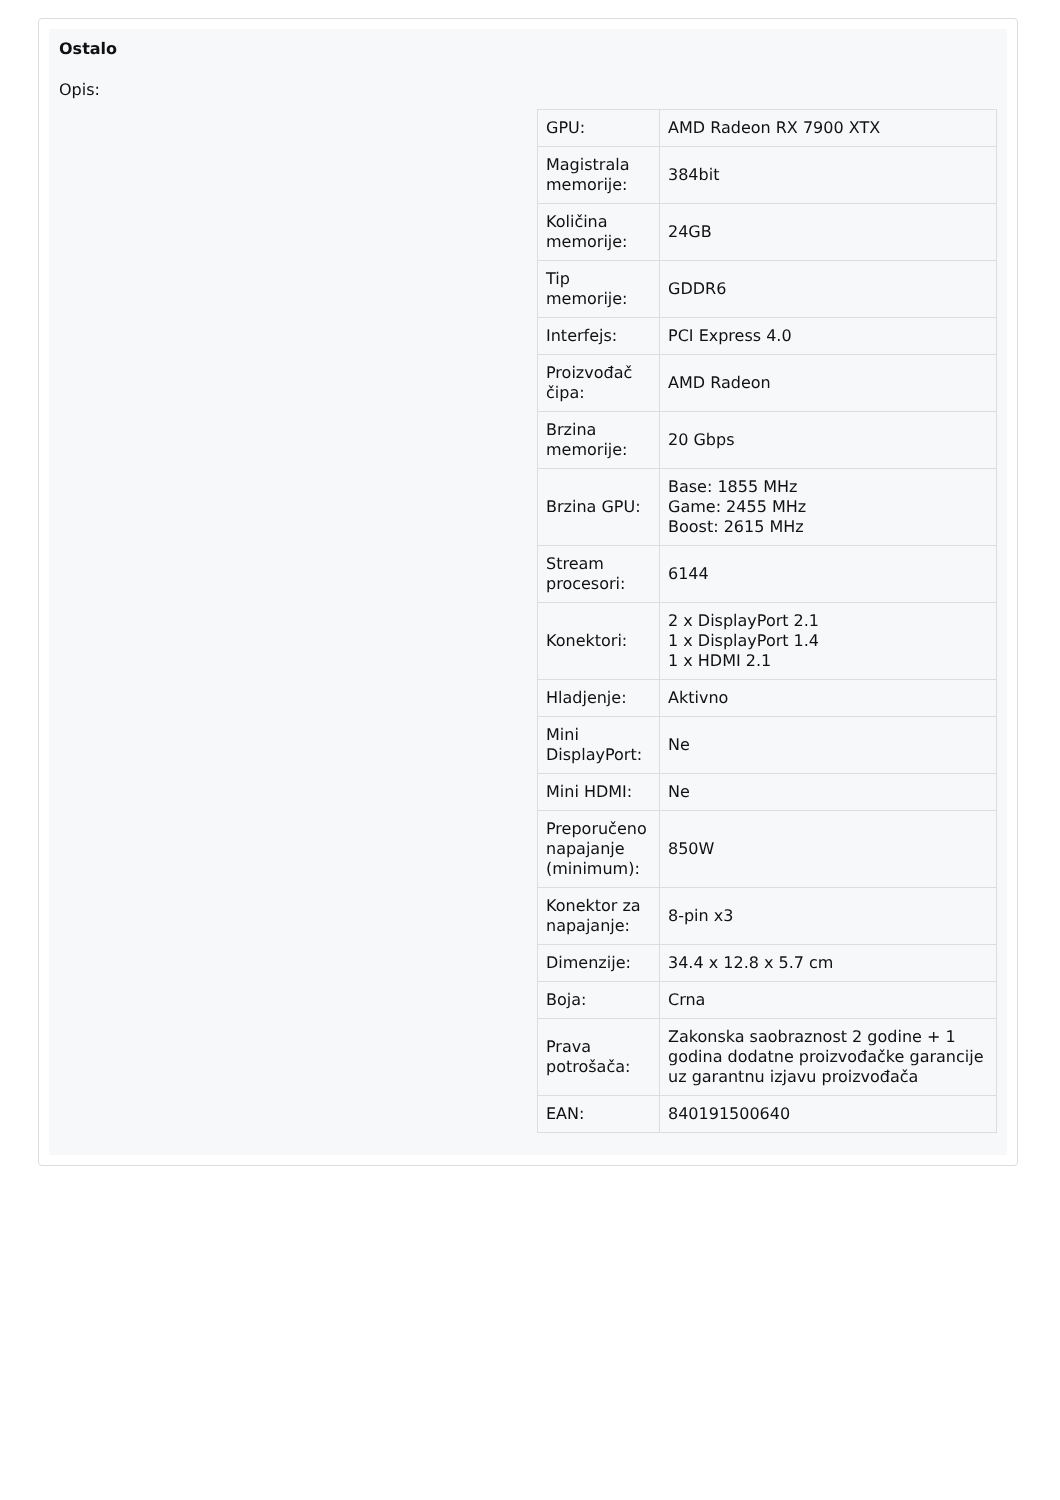Ostalo
Opis:
| GPU: | AMD Radeon RX 7900 XTX |
| Magistrala memorije: | 384bit |
| Količina memorije: | 24GB |
| Tip memorije: | GDDR6 |
| Interfejs: | PCI Express 4.0 |
| Proizvođač čipa: | AMD Radeon |
| Brzina memorije: | 20 Gbps |
| Brzina GPU: | Base: 1855 MHz Game: 2455 MHz Boost: 2615 MHz |
| Stream procesori: | 6144 |
| Konektori: | 2 x DisplayPort 2.1 1 x DisplayPort 1.4 1 x HDMI 2.1 |
| Hladjenje: | Aktivno |
| Mini DisplayPort: | Ne |
| Mini HDMI: | Ne |
| Preporučeno napajanje (minimum): | 850W |
| Konektor za napajanje: | 8-pin x3 |
| Dimenzije: | 34.4 x 12.8 x 5.7 cm |
| Boja: | Crna |
| Prava potrošača: | Zakonska saobraznost 2 godine + 1 godina dodatne proizvođačke garancije uz garantnu izjavu proizvođača |
| EAN: | 840191500640 |